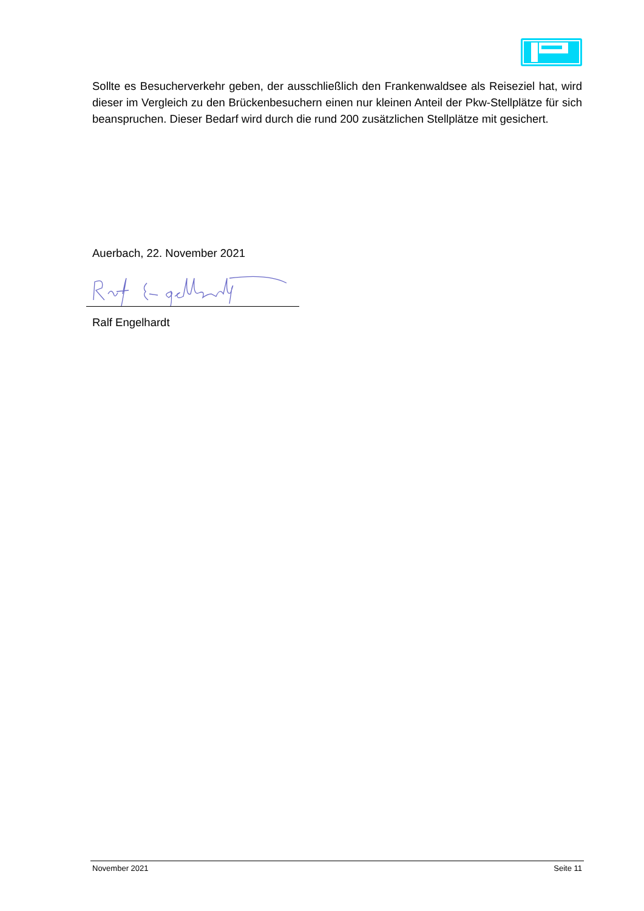Sollte es Besucherverkehr geben, der ausschließlich den Frankenwaldsee als Reiseziel hat, wird dieser im Vergleich zu den Brückenbesuchern einen nur kleinen Anteil der Pkw-Stellplätze für sich beanspruchen. Dieser Bedarf wird durch die rund 200 zusätzlichen Stell­plätze mit gesichert.
Auerbach, 22. November 2021
Ralf Engelhardt
November 2021 Seite 11